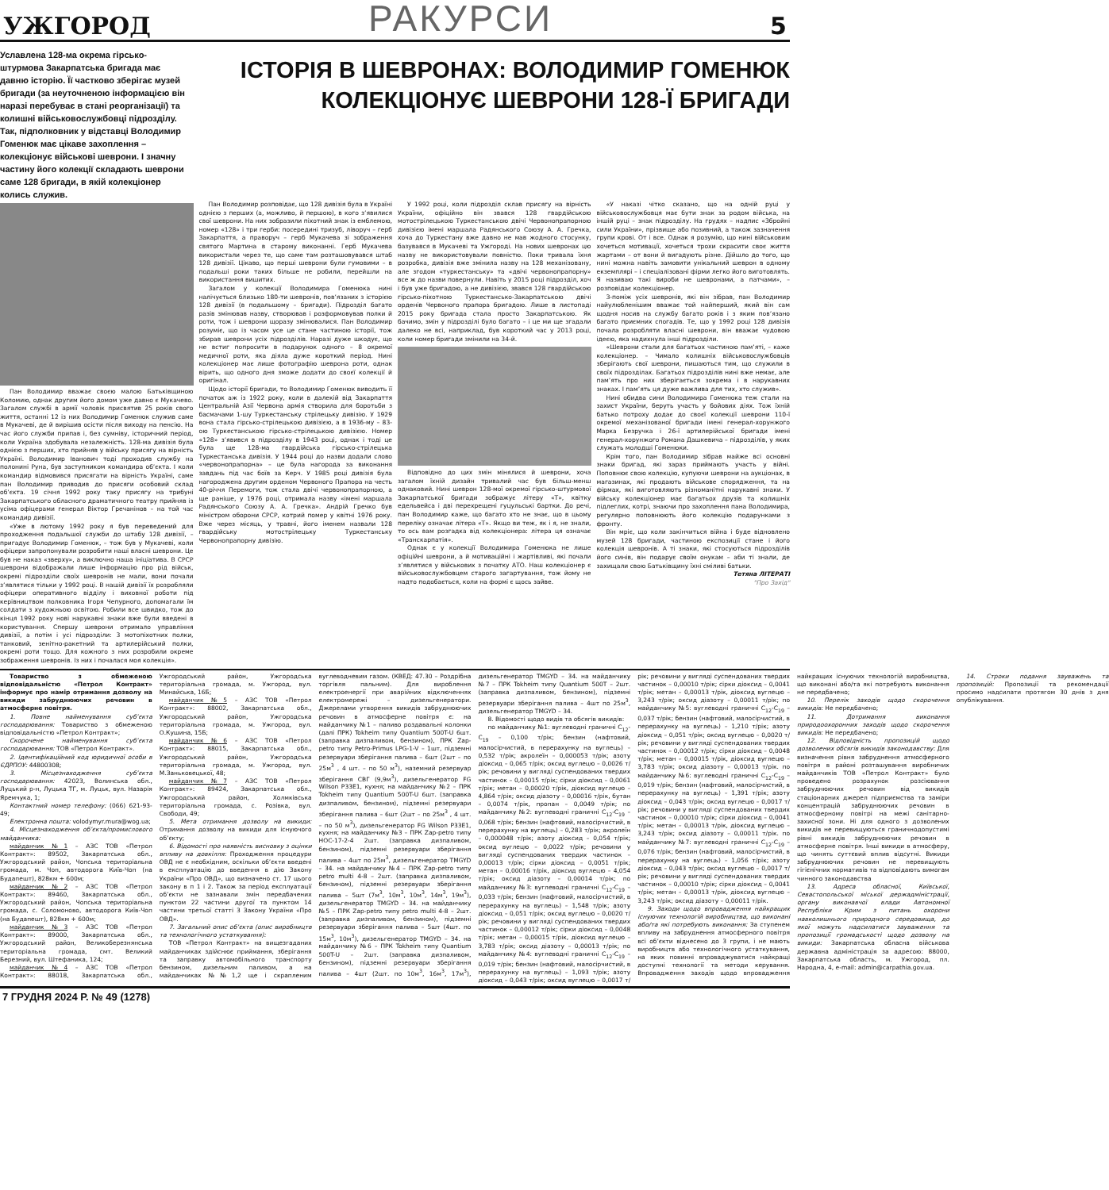УЖГОРОД РАКУРСИ 5
Уславлена 128-ма окрема гірсько-штурмова Закарпатська бригада має давню історію. Її частково зберігає музей бригади (за неуточненою інформацією він наразі перебуває в стані реорганізації) та колишні військовослужбовці підрозділу. Так, підполковник у відставці Володимир Гоменюк має цікаве захоплення – колекціонує військові шеврони. І значну частину його колекції складають шеврони саме 128 бригади, в якій колекціонер колись служив.
ІСТОРІЯ В ШЕВРОНАХ: ВОЛОДИМИР ГОМЕНЮК КОЛЕКЦІОНУЄ ШЕВРОНИ 128-Ї БРИГАДИ
Пан Володимир вважає своєю малою Батьківщиною Коломию, однак другим його домом уже давно є Мукачево. Загалом службі в армії чоловік присвятив 25 років свого життя, останні 12 із них Володимир Гоменюк служив саме в Мукачеві, де й вирішив осісти після виходу на пенсію. На час його служби припав і, без сумніву, історичний період, коли Україна здобувала незалежність. 128-ма дивізія була однією з перших, хто прийняв у війську присягу на вірність Україні. Володимир Іванович тоді проходив службу на полонині Руна, був заступником командира об’єкта. І коли командир відмовився присягати на вірність Україні, саме пан Володимир приводив до присяги особовий склад об’єкта. 19 січня 1992 року таку присягу на трибуні Закарпатського обласного драматичного театру прийняв із усіма офіцерами генерал Віктор Гречанінов – на той час командир дивізії.
«Уже в лютому 1992 року я був переведений для проходження подальшої служби до штабу 128 дивізії, – пригадує Володимир Гоменюк, – тож був у Мукачеві, коли офіцери запропонували розробити наші власні шеврони. Це був не наказ «зверху», а виключно наша ініціатива. В СРСР шеврони відображали лише інформацію про рід військ, окремі підрозділи своїх шевронів не мали, вони почали з’являтися тільки у 1992 році. В нашій дивізії їх розробляли офіцери оперативного відділу і виховної роботи під керівництвом полковника Ігоря Чепурного, допомагали їм солдати з художньою освітою. Робили все швидко, тож до кінця 1992 року нові нарукавні знаки вже були введені в користування. Спершу шеврони отримало управління дивізії, а потім і усі підрозділи: 3 мотопіхотних полки, танковий, зенітно-ракетний та артилерійський полки, окремі роти тощо. Для кожного з них розробили окреме зображення шевронів. Із них і почалася моя колекція».
Пан Володимир розповідає, що 128 дивізія була в Україні однією з перших (а, можливо, й першою), в кого з’явилися свої шеврони. На них зобразили піхотний знак із емблемою, номер «128» і три герби: посередині тризуб, ліворуч – герб Закарпаття, а праворуч – герб Мукачева зі зображення святого Мартина в старому виконанні. Герб Мукачева використали через те, що саме там розташовувався штаб 128 дивізії. Цікаво, що перші шеврони були гумовими – в подальші роки таких більше не робили, перейшли на використання вишитих.
Загалом у колекції Володимира Гоменюка нині налічується близько 180-ти шевронів, пов’язаних з історією 128 дивізії (в подальшому – бригади). Підрозділ багато разів змінював назву, створював і розформовував полки й роти, тож і шеврони щоразу змінювалися. Пан Володимир розуміє, що із часом усе це стане частиною історії, тож збирав шеврони усіх підрозділів. Наразі дуже шкодує, що не встиг попросити в подарунок одного – 8 окремої медичної роти, яка діяла дуже короткий період. Нині колекціонер має лише фотографію шеврона роти, однак вірить, що одного дня зможе додати до своєї колекції й оригінал.
Щодо історії бригади, то Володимир Гоменюк виводить її початок аж із 1922 року, коли в далекій від Закарпаття Центральній Азії Червона армія створила для боротьби з басмачами 1-шу Туркестанську стрілецьку дивізію. У 1929 вона стала гірсько-стрілецькою дивізією, а в 1936-му – 83-ою Туркестанською гірсько-стрілецькою дивізією. Номер «128» з’явився в підрозділу в 1943 році, однак і тоді це була ще 128-ма гвардійська гірсько-стрілецька Туркестанська дивізія. У 1944 році до назви додали слово «червонопрапорна» – це була нагорода за виконання завдань під час боїв за Керч. У 1985 році дивізія була нагороджена другим орденом Червоного Прапора на честь 40-річчя Перемоги, тож стала двічі червонопрапорною, а ще раніше, у 1976 році, отримала назву «імені маршала Радянського Союзу А. А. Гречка». Андрій Гречко був міністром оборони СРСР, котрий помер у квітні 1976 року. Вже через місяць, у травні, його іменем назвали 128 гвардійську мотострілецьку Туркестанську Червонопрапорну дивізію.
У 1992 році, коли підрозділ склав присягу на вірність України, офіційно він звався 128 гвардійською мотострілецькою Туркестанською двічі Червонопрапорною дивізією імені маршала Радянського Союзу А. А. Гречка, хоча до Туркестану вже давно не мав жодного стосунку, базувався в Мукачеві та Ужгороді. На нових шевронах цю назву не використовували повністю. Поки тривала їхня розробка, дивізія вже змінила назву на 128 механізовану, але згодом «туркестанську» та «двічі червонопрапорну» все ж до назви повернули. Навіть у 2015 році підрозділ, хоч і був уже бригадою, а не дивізією, звався 128 гвардійською гірсько-піхотною Туркестансько-Закарпатською двічі орденів Червоного прапора бригадою. Лише в листопаді 2015 року бригада стала просто Закарпатською. Як бачимо, змін у підрозділі було багато – і це ми ще згадали далеко не всі, наприклад, був короткий час у 2013 році, коли номер бригади змінили на 34-й.
Відповідно до цих змін мінялися й шеврони, хоча загалом їхній дизайн тривалий час був більш-менш однаковий. Нині шеврон 128-мої окремої гірсько-штурмової Закарпатської бригади зображує літеру «Т», квітку едельвейса і дві перехрещені гуцульські бартки. До речі, пан Володимир каже, що багато хто не знає, що в цьому переліку означає літера «Т». Якщо ви теж, як і я, не знали, то ось вам розгадка від колекціонера: літера ця означає «Транскарпатія».
Однак є у колекції Володимира Гоменюка не лише офіційні шеврони, а й мотиваційні і жартівливі, які почали з’являтися у військових з початку АТО. Наш колекціонер є військовослужбовцем старого загартування, тож йому не надто подобається, коли на формі є щось зайве.
«У наказі чітко сказано, що на одній руці у військовослужбовця має бути знак за родом війська, на іншій руці – знак підрозділу. На грудях – надпис «Збройні сили України», прізвище або позивний, а також зазначення групи крові. От і все. Однак я розумію, що нині військовим хочеться мотивації, хочеться трохи скрасити своє життя жартами – от вони й вигадують різне. Дійшло до того, що нині можна навіть замовити унікальний шеврон в одному екземплярі – і спеціалізовані фірми легко його виготовлять. Я називаю такі вироби не шевронами, а патчами», – розповідає колекціонер.
З-поміж усіх шевронів, які він зібрав, пан Володимир найулюбленішим вважає той найперший, який він сам щодня носив на службу багато років і з яким пов’язано багато приємних спогадів. Те, що у 1992 році 128 дивізія почала розробляти власні шеврони, він вважає чудовою ідеєю, яка надихнула інші підрозділи.
«Шеврони стали для багатьох частиною пам’яті, – каже колекціонер. – Чимало колишніх військовослужбовців зберігають свої шеврони, пишаються тим, що служили в своїх підрозділах. Багатьох підрозділів нині вже немає, але пам’ять про них зберігається зокрема і в нарукавних знаках. І пам’ять ця дуже важлива для тих, хто служив».
Нині обидва сини Володимира Гоменюка теж стали на захист України, беруть участь у бойових діях. Тож їхній батько потроху додає до своєї колекції шеврони 110-ї окремої механізованої бригади імені генерал-хорунжого Марка Безручка і 26-ї артилерійської бригади імені генерал-хорунжого Романа Дашкевича – підрозділів, у яких служать молодші Гоменюки.
Крім того, пан Володимир зібрав майже всі основні знаки бригад, які зараз приймають участь у війні. Поповнює свою колекцію, купуючи шеврони на аукціонах, в магазинах, які продають військове спорядження, та на фірмах, які виготовляють різноманітні нарукавні знаки. У війську колекціонер має багатьох друзів та колишніх підлеглих, котрі, знаючи про захоплення пана Володимира, регулярно поповнюють його колекцію подарунками з фронту.
Він мріє, що коли закінчиться війна і буде відновлено музей 128 бригади, частиною експозиції стане і його колекція шевронів. А ті знаки, які стосуються підрозділів його синів, він подарує своїм онукам – аби ті знали, де захищали свою Батьківщину їхні сміливі батьки.
Тетяна ЛІТЕРАТІ
"Про Захід"
Товариство з обмеженою відповідальністю «Петрол Контракт» інформує про намір отримання дозволу на викиди забруднюючих речовин в атмосферне повітря.
1. Повне найменування суб’єкта господарювання: Товариство з обмеженою відповідальністю «Петрол Контракт»;
Скорочене найменування суб’єкта господарювання: ТОВ «Петрол Контракт».
2. Ідентифікаційний код юридичної особи в ЄДРПОУ: 44800308;
3. Місцезнаходження суб’єкта господарювання: 42023, Волинська обл., Луцький р-н, Луцька ТГ, м. Луцьк, вул. Назарія Яремчука, 1;
Контактний номер телефону: (066) 621-93-49;
Електронна пошта: volodymyr.mura@wog.ua;
4. Місцезнаходження об’єкта/промислового майданчика:
майданчик №1 – АЗС ТОВ «Петрол Контракт»: 89502, Закарпатська обл., Ужгородський район, Чопська територіальна громада, м. Чоп, автодорога Київ-Чоп (на Будапешт), 828км + 600м;
майданчик №2 – АЗС ТОВ «Петрол Контракт»: 89460, Закарпатська обл., Ужгородський район, Чопська територіальна громада, с. Соломоново, автодорога Київ-Чоп (на Будапешт), 828км + 600м;
майданчик №3 – АЗС ТОВ «Петрол Контракт»: 89000, Закарпатська обл., Ужгородський район, Великоберезнянська територіальна громада, смт. Великий Березний, вул. Штефаника, 124;
майданчик №4 – АЗС ТОВ «Петрол Контракт»: 88018, Закарпатська обл., Ужгородський район, Ужгородська територіальна громада, м. Ужгород, вул. Минайська, 16Б;
майданчик №5 – АЗС ТОВ «Петрол Контракт»: 88002, Закарпатська обл., Ужгородський район, Ужгородська територіальна громада, м. Ужгород, вул. О.Кушина, 15Б;
майданчик №6 – АЗС ТОВ «Петрол Контракт»: 88015, Закарпатська обл., Ужгородський район, Ужгородська територіальна громада, м. Ужгород, вул. М.Заньковецької, 48;
майданчик №7 – АЗС ТОВ «Петрол Контракт»: 89424, Закарпатська обл., Ужгородський район, Холмківська територіальна громада, с. Розівка, вул. Свободи, 49;
5. Мета отримання дозволу на викиди: Отримання дозволу на викиди для існуючого об’єкту;
6. Відомості про наявність висновку з оцінки впливу на довкілля: Проходження процедури ОВД не є необхідним, оскільки об’єкти введені в експлуатацію до введення в дію Закону України «Про ОВД», що визначено ст. 17 цього закону в п 1 і 2. Також за період експлуатації об’єкти не зазнавали змін передбачених пунктом 22 частини другої та пунктом 14 частини третьої статті 3 Закону України «Про ОВД».
7. Загальний опис об’єкта (опис виробництв та технологічного устаткування):
ТОВ «Петрол Контракт» на вищезгаданих майданчиках здійснює приймання, зберігання та заправку автомобільного транспорту бензином, дизельним паливом, а на майданчиках №№1,2 ще і скрапленим вуглеводневим газом. (КВЕД: 47.30 – Роздрібна торгівля пальним). Для вироблення електроенергії при аварійних відключеннях електромережі – дизельгенератори. Джерелами утворення викидів забруднюючих речовин в атмосферне повітря є: на майданчику №1 – паливо роздавальні колонки (далі ПРК) Tokheim типу Quantium 500T-U 6шт. (заправка дизпаливом, бензином), ПРК Zap-petro типу Petro-Primus LPG-1-V – 1шт, підземні резервуари зберігання палива – 6шт (2шт – по 25м<sup>3</sup> , 4 шт. – по 50 м<sup>3</sup>), наземний резервуар зберігання СВГ (9,9м<sup>3</sup>), дизельгенератор FG Wilson P33E1, кухня; на майданчику №2 – ПРК Tokheim типу Quantium 500T-U 6шт. (заправка дизпаливом, бензином), підземні резервуари зберігання палива – 6шт (2шт – по 25м<sup>3</sup> , 4 шт. – по 50 м<sup>3</sup>), дизельгенератор FG Wilson P33E1, кухня; на майданчику №3 – ПРК Zap-petro типу НОС-17-2-4 2шт. (заправка дизпаливом, бензином), підземні резервуари зберігання палива – 4шт по 25м<sup>3</sup>, дизельгенератор TMGYD – 34. на майданчику №4 – ПРК Zap-petro типу petro multi 4-8 – 2шт. (заправка дизпаливом, бензином), підземні резервуари зберігання палива – 5шт (7м<sup>3</sup>, 10м<sup>3</sup>, 10м<sup>3</sup>, 14м<sup>3</sup>, 19м<sup>3</sup>), дизельгенератор TMGYD – 34. на майданчику №5 – ПРК Zap-petro типу petro multi 4-8 – 2шт. (заправка дизпаливом, бензином), підземні резервуари зберігання палива – 5шт (4шт. по 15м<sup>3</sup>, 10м<sup>3</sup>), дизельгенератор TMGYD – 34. на майданчику №6 – ПРК Tokheim типу Quantium 500T-U – 2шт. (заправка дизпаливом, бензином), підземні резервуари зберігання палива – 4шт (2шт. по 10м<sup>3</sup>, 16м<sup>3</sup>, 17м<sup>3</sup>), дизельгенератор TMGYD – 34. на майданчику №7 – ПРК Tokheim типу Quantium 500T – 2шт. (заправка дизпаливом, бензином), підземні резервуари зберігання палива – 4шт по 25м<sup>3</sup>, дизельгенератор TMGYD – 34.
8. Відомості щодо видів та обсягів викидів:
по майданчику №1: вуглеводні граничні C<sub>12</sub>-C<sub>19</sub> – 0,100 т/рік; бензин (нафтовий, малосірчистий, в перерахунку на вуглець) – 0,532 т/рік; акролеїн – 0,000053 т/рік; азоту діоксид – 0,065 т/рік; оксид вуглецю – 0,0026 т/рік; речовини у вигляді суспендованих твердих частинок – 0,00015 т/рік; сірки діоксид – 0,0061 т/рік; метан – 0,00020 т/рік, діоксид вуглецю – 4,864 т/рік; оксид діазоту – 0,00016 т/рік, бутан – 0,0074 т/рік, пропан – 0,0049 т/рік; по майданчику №2: вуглеводні граничні C<sub>12</sub>-C<sub>19</sub> – 0,068 т/рік; бензин (нафтовий, малосірчистий, в перерахунку на вуглець) – 0,283 т/рік; акролеїн – 0,000048 т/рік; азоту діоксид – 0,054 т/рік; оксид вуглецю – 0,0022 т/рік; речовини у вигляді суспендованих твердих частинок – 0,00013 т/рік; сірки діоксид – 0,0051 т/рік; метан – 0,00016 т/рік, діоксид вуглецю – 4,054 т/рік; оксид діазоту – 0,00014 т/рік; по майданчику №3: вуглеводні граничні C<sub>12</sub>-C<sub>19</sub> – 0,033 т/рік; бензин (нафтовий, малосірчистий, в перерахунку на вуглець) – 1,548 т/рік; азоту діоксид – 0,051 т/рік; оксид вуглецю – 0,0020 т/рік; речовини у вигляді суспендованих твердих частинок – 0,00012 т/рік; сірки діоксид – 0,0048 т/рік; метан – 0,00015 т/рік, діоксид вуглецю – 3,783 т/рік; оксид діазоту – 0,00013 т/рік; по майданчику №4: вуглеводні граничні C<sub>12</sub>-C<sub>19</sub> – 0,019 т/рік; бензин (нафтовий, малосірчистий, в перерахунку на вуглець) – 1,093 т/рік; азоту діоксид – 0,043 т/рік; оксид вуглецю – 0,0017 т/рік; речовини у вигляді суспендованих твердих частинок – 0,00010 т/рік; сірки діоксид – 0,0041 т/рік; метан – 0,00013 т/рік, діоксид вуглецю – 3,243 т/рік; оксид діазоту – 0,00011 т/рік; по майданчику №5: вуглеводні граничні C<sub>12</sub>-C<sub>19</sub> – 0,037 т/рік; бензин (нафтовий, малосірчистий, в перерахунку на вуглець) – 1,210 т/рік; азоту діоксид – 0,051 т/рік; оксид вуглецю – 0,0020 т/рік; речовини у вигляді суспендованих твердих частинок – 0,00012 т/рік; сірки діоксид – 0,0048 т/рік; метан – 0,00015 т/рік, діоксид вуглецю – 3,783 т/рік; оксид діазоту – 0,00013 т/рік. по майданчику №6: вуглеводні граничні C<sub>12</sub>-C<sub>19</sub> – 0,019 т/рік; бензин (нафтовий, малосірчистий, в перерахунку на вуглець) – 1,391 т/рік; азоту діоксид – 0,043 т/рік; оксид вуглецю – 0,0017 т/рік; речовини у вигляді суспендованих твердих частинок – 0,00010 т/рік; сірки діоксид – 0,0041 т/рік; метан – 0,00013 т/рік, діоксид вуглецю – 3,243 т/рік; оксид діазоту – 0,00011 т/рік. по майданчику №7: вуглеводні граничні C<sub>12</sub>-C<sub>19</sub> – 0,076 т/рік; бензин (нафтовий, малосірчистий, в перерахунку на вуглець) – 1,056 т/рік; азоту діоксид – 0,043 т/рік; оксид вуглецю – 0,0017 т/рік; речовини у вигляді суспендованих твердих частинок – 0,00010 т/рік; сірки діоксид – 0,0041 т/рік; метан – 0,00013 т/рік, діоксид вуглецю – 3,243 т/рік; оксид діазоту – 0,00011 т/рік.
9. Заходи щодо впровадження найкращих існуючих технологій виробництва, що виконані або/та які потребують виконання: За ступенем впливу на забруднення атмосферного повітря всі об’єкти віднесено до 3 групи, і не мають виробництв або технологічного устаткування, на яких повинні впроваджуватися найкращі доступні технології та методи керування. Впровадження заходів щодо впровадження найкращих існуючих технологій виробництва, що виконані або/та які потребують виконання не передбачено;
10. Перелік заходів щодо скорочення викидів: Не передбачено;
11. Дотримання виконання природоохоронних заходів щодо скорочення викидів: Не передбачено;
12. Відповідність пропозицій щодо дозволених обсягів викидів законодавству: Для визначення рівня забруднення атмосферного повітря в районі розташування виробничих майданчиків ТОВ «Петрол Контракт» було проведено розрахунок розсіювання забруднюючих речовин від викидів стаціонарних джерел підприємства та заміри концентрацій забруднюючих речовин в атмосферному повітрі на межі санітарно-захисної зони. Ні для одного з дозволених викидів не перевищуються граничнодопустимі рівні викидів забруднюючих речовин в атмосферне повітря. Інші викиди в атмосферу, що чинять суттєвий вплив відсутні. Викиди забруднюючих речовин не перевищують гігієнічних нормативів та відповідають вимогам чинного законодавства
13. Адреса обласної, Київської, Севастопольської міської держадміністрації, органу виконавчої влади Автономної Республіки Крим з питань охорони навколишнього природного середовища, до якої можуть надсилатися зауваження та пропозиції громадськості щодо дозволу на викиди: Закарпатська обласна військова державна адміністрація за адресою: 88000, Закарпатська область, м. Ужгород, пл. Народна, 4, e-mail: admin@carpathia.gov.ua.
14. Строки подання зауважень та пропозицій: Пропозиції та рекомендації просимо надсилати протягом 30 днів з дня опублікування.
7 ГРУДНЯ 2024 Р. № 49 (1278)